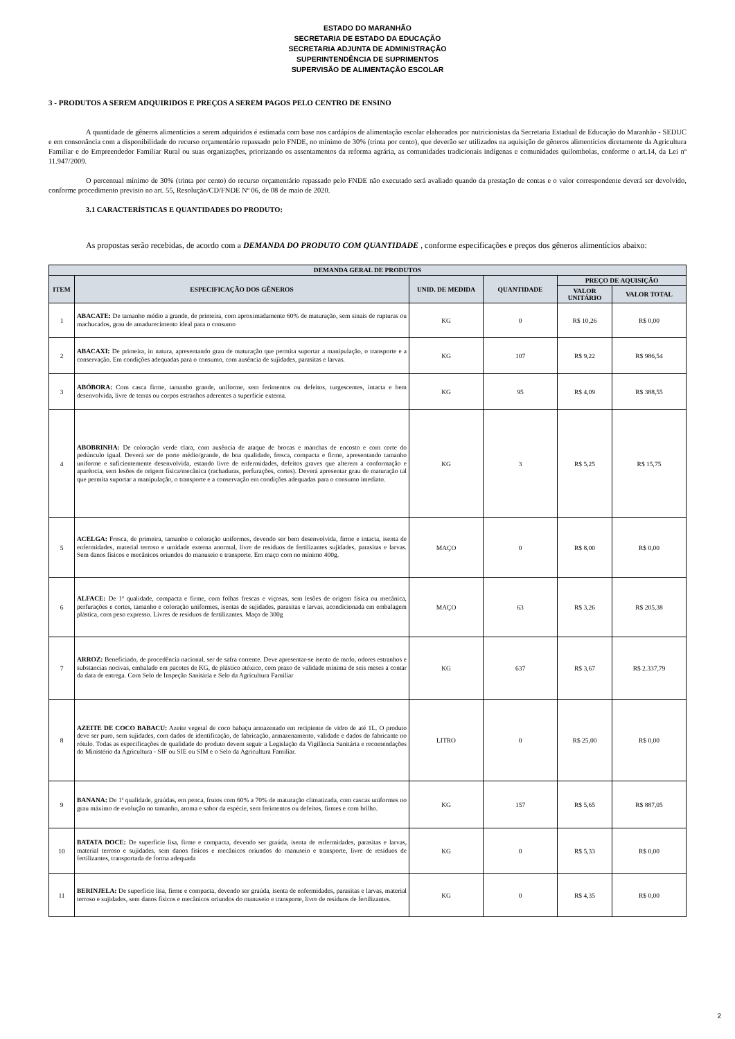ESTADO DO MARANHÃO
SECRETARIA DE ESTADO DA EDUCAÇÃO
SECRETARIA ADJUNTA DE ADMINISTRAÇÃO
SUPERINTENDÊNCIA DE SUPRIMENTOS
SUPERVISÃO DE ALIMENTAÇÃO ESCOLAR
3 - PRODUTOS A SEREM ADQUIRIDOS E PREÇOS A SEREM PAGOS PELO CENTRO DE ENSINO
A quantidade de gêneros alimentícios a serem adquiridos é estimada com base nos cardápios de alimentação escolar elaborados por nutricionistas da Secretaria Estadual de Educação do Maranhão - SEDUC e em consonância com a disponibilidade do recurso orçamentário repassado pelo FNDE, no mínimo de 30% (trinta por cento), que deverão ser utilizados na aquisição de gêneros alimentícios diretamente da Agricultura Familiar e do Empreendedor Familiar Rural ou suas organizações, priorizando os assentamentos da reforma agrária, as comunidades tradicionais indígenas e comunidades quilombolas, conforme o art.14, da Lei nº 11.947/2009.
O percentual mínimo de 30% (trinta por cento) do recurso orçamentário repassado pelo FNDE não executado será avaliado quando da prestação de contas e o valor correspondente deverá ser devolvido, conforme procedimento previsto no art. 55, Resolução/CD/FNDE Nº 06, de 08 de maio de 2020.
3.1 CARACTERÍSTICAS E QUANTIDADES DO PRODUTO:
As propostas serão recebidas, de acordo com a DEMANDA DO PRODUTO COM QUANTIDADE , conforme especificações e preços dos gêneros alimentícios abaixo:
| DEMANDA GERAL DE PRODUTOS | | | | | |
| --- | --- | --- | --- | --- | --- |
| ITEM | ESPECIFICAÇÃO DOS GÊNEROS | UNID. DE MEDIDA | QUANTIDADE | PREÇO DE AQUISIÇÃO | |
| | | | | VALOR UNITÁRIO | VALOR TOTAL |
| 1 | ABACATE: De tamanho médio a grande, de primeira, com aproximadamente 60% de maturação, sem sinais de rupturas ou machucados, grau de amadurecimento ideal para o consumo | KG | 0 | R$ 10,26 | R$ 0,00 |
| 2 | ABACAXI: De primeira, in natura, apresentando grau de maturação que permita suportar a manipulação, o transporte e a conservação. Em condições adequadas para o consumo, com ausência de sujidades, parasitas e larvas. | KG | 107 | R$ 9,22 | R$ 986,54 |
| 3 | ABÓBORA: Com casca firme, tamanho grande, uniforme, sem ferimentos ou defeitos, turgescentes, intacta e bem desenvolvida, livre de terras ou corpos estranhos aderentes a superfície externa. | KG | 95 | R$ 4,09 | R$ 388,55 |
| 4 | ABOBRINHA: De coloração verde clara, com ausência de ataque de brocas e manchas de encosto e com corte do pedúnculo igual. Deverá ser de porte médio/grande, de boa qualidade, fresca, compacta e firme, apresentando tamanho uniforme e suficientemente desenvolvida, estando livre de enfermidades, defeitos graves que alterem a conformação e aparência, sem lesões de origem física/mecânica (rachaduras, perfurações, cortes). Deverá apresentar grau de maturação tal que permita suportar a manipulação, o transporte e a conservação em condições adequadas para o consumo imediato. | KG | 3 | R$ 5,25 | R$ 15,75 |
| 5 | ACELGA: Fresca, de primeira, tamanho e coloração uniformes, devendo ser bem desenvolvida, firme e intacta, isenta de enfermidades, material terroso e umidade externa anormal, livre de resíduos de fertilizantes sujidades, parasitas e larvas. Sem danos físicos e mecânicos oriundos do manuseio e transporte. Em maço com no mínimo 400g. | MAÇO | 0 | R$ 8,00 | R$ 0,00 |
| 6 | ALFACE: De 1ª qualidade, compacta e firme, com folhas frescas e viçosas, sem lesões de origem física ou mecânica, perfurações e cortes, tamanho e coloração uniformes, isentas de sujidades, parasitas e larvas, acondicionada em embalagem plástica, com peso expresso. Livres de resíduos de fertilizantes. Maço de 300g | MAÇO | 63 | R$ 3,26 | R$ 205,38 |
| 7 | ARROZ: Beneficiado, de procedência nacional, ser de safra corrente. Deve apresentar-se isento de mofo, odores estranhos e substancias nocivas, embalado em pacotes de KG, de plástico atóxico, com prazo de validade mínima de seis meses a contar da data de entrega. Com Selo de Inspeção Sanitária e Selo da Agricultura Familiar | KG | 637 | R$ 3,67 | R$ 2.337,79 |
| 8 | AZEITE DE COCO BABACU: Azeite vegetal de coco babaçu armazenado em recipiente de vidro de até 1L. O produto deve ser puro, sem sujidades, com dados de identificação, de fabricação, armazenamento, validade e dados do fabricante no rótulo. Todas as especificações de qualidade do produto devem seguir a Legislação da Vigilância Sanitária e recomendações do Ministério da Agricultura - SIF ou SIE ou SIM e o Selo da Agricultura Familiar. | LITRO | 0 | R$ 25,00 | R$ 0,00 |
| 9 | BANANA: De 1ª qualidade, graúdas, em penca, frutos com 60% a 70% de maturação climatizada, com cascas uniformes no grau máximo de evolução no tamanho, aroma e sabor da espécie, sem ferimentos ou defeitos, firmes e com brilho. | KG | 157 | R$ 5,65 | R$ 887,05 |
| 10 | BATATA DOCE: De superfície lisa, firme e compacta, devendo ser graúda, isenta de enfermidades, parasitas e larvas, material terroso e sujidades, sem danos físicos e mecânicos oriundos do manuseio e transporte, livre de resíduos de fertilizantes, transportada de forma adequada | KG | 0 | R$ 5,33 | R$ 0,00 |
| 11 | BERINJELA: De superfície lisa, firme e compacta, devendo ser graúda, isenta de enfermidades, parasitas e larvas, material terroso e sujidades, sem danos físicos e mecânicos oriundos do manuseio e transporte, livre de resíduos de fertilizantes. | KG | 0 | R$ 4,35 | R$ 0,00 |
2